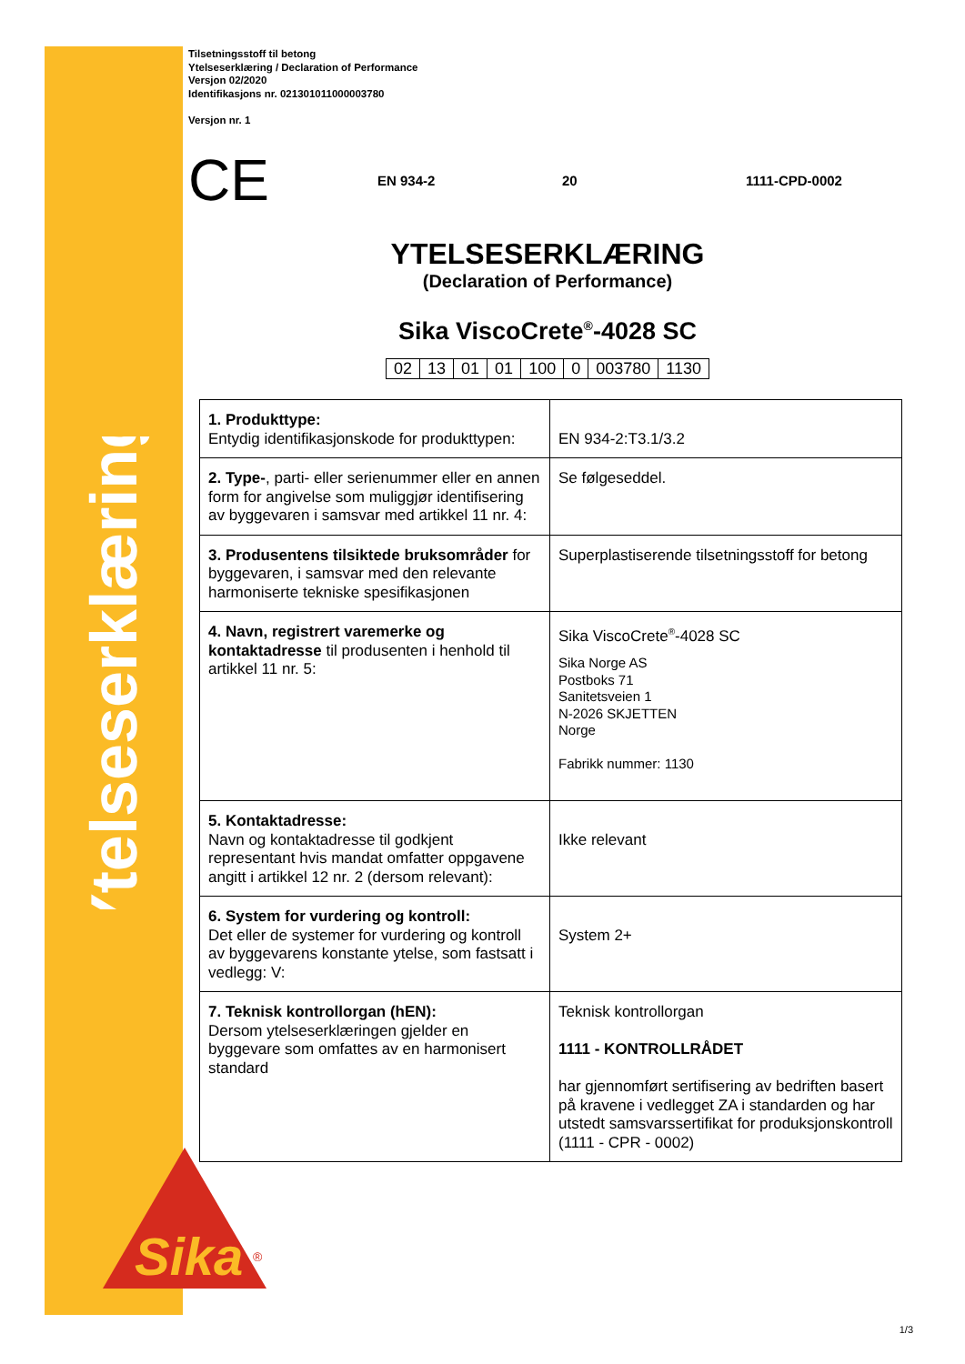Ytelseserklæring
Sika
®
Tilsetningsstoff til betong
Ytelseserklæring / Declaration of Performance
Versjon 02/2020
Identifikasjons nr. 021301011000003780
Versjon nr. 1
CE EN 934-2 20 1111-CPD-0002
YTELSESERKLÆRING
(Declaration of Performance)
Sika ViscoCrete<sup>®</sup>-4028 SC
| 02 | 13 | 01 | 01 | 100 | 0 | 003780 | 1130 |
| 1. Produkttype: Entydig identifikasjonskode for produkttypen: | EN 934-2:T3.1/3.2 |
| 2. Type- , parti- eller serienummer eller en annen form for angivelse som muliggjør identifisering av byggevaren i samsvar med artikkel 11 nr. 4: | Se følgeseddel. |
| 3. Produsentens tilsiktede bruksområder for byggevaren, i samsvar med den relevante harmoniserte tekniske spesifikasjonen | Superplastiserende tilsetningsstoff for betong |
| 4. Navn, registrert varemerke og kontaktadresse til produsenten i henhold til artikkel 11 nr. 5: | Sika ViscoCrete<sup>®</sup>-4028 SC Sika Norge AS Postboks 71 Sanitetsveien 1 N-2026 SKJETTEN Norge Fabrikk nummer: 1130 |
| 5. Kontaktadresse: Navn og kontaktadresse til godkjent representant hvis mandat omfatter oppgavene angitt i artikkel 12 nr. 2 (dersom relevant): | Ikke relevant |
| 6. System for vurdering og kontroll: Det eller de systemer for vurdering og kontroll av byggevarens konstante ytelse, som fastsatt i vedlegg: V: | System 2+ |
| 7. Teknisk kontrollorgan (hEN): Dersom ytelseserklæringen gjelder en byggevare som omfattes av en harmonisert standard | Teknisk kontrollorgan 1111 - KONTROLLRÅDET har gjennomført sertifisering av bedriften basert på kravene i vedlegget ZA i standarden og har utstedt samsvarssertifikat for produksjonskontroll (1111 - CPR - 0002) |
1/3